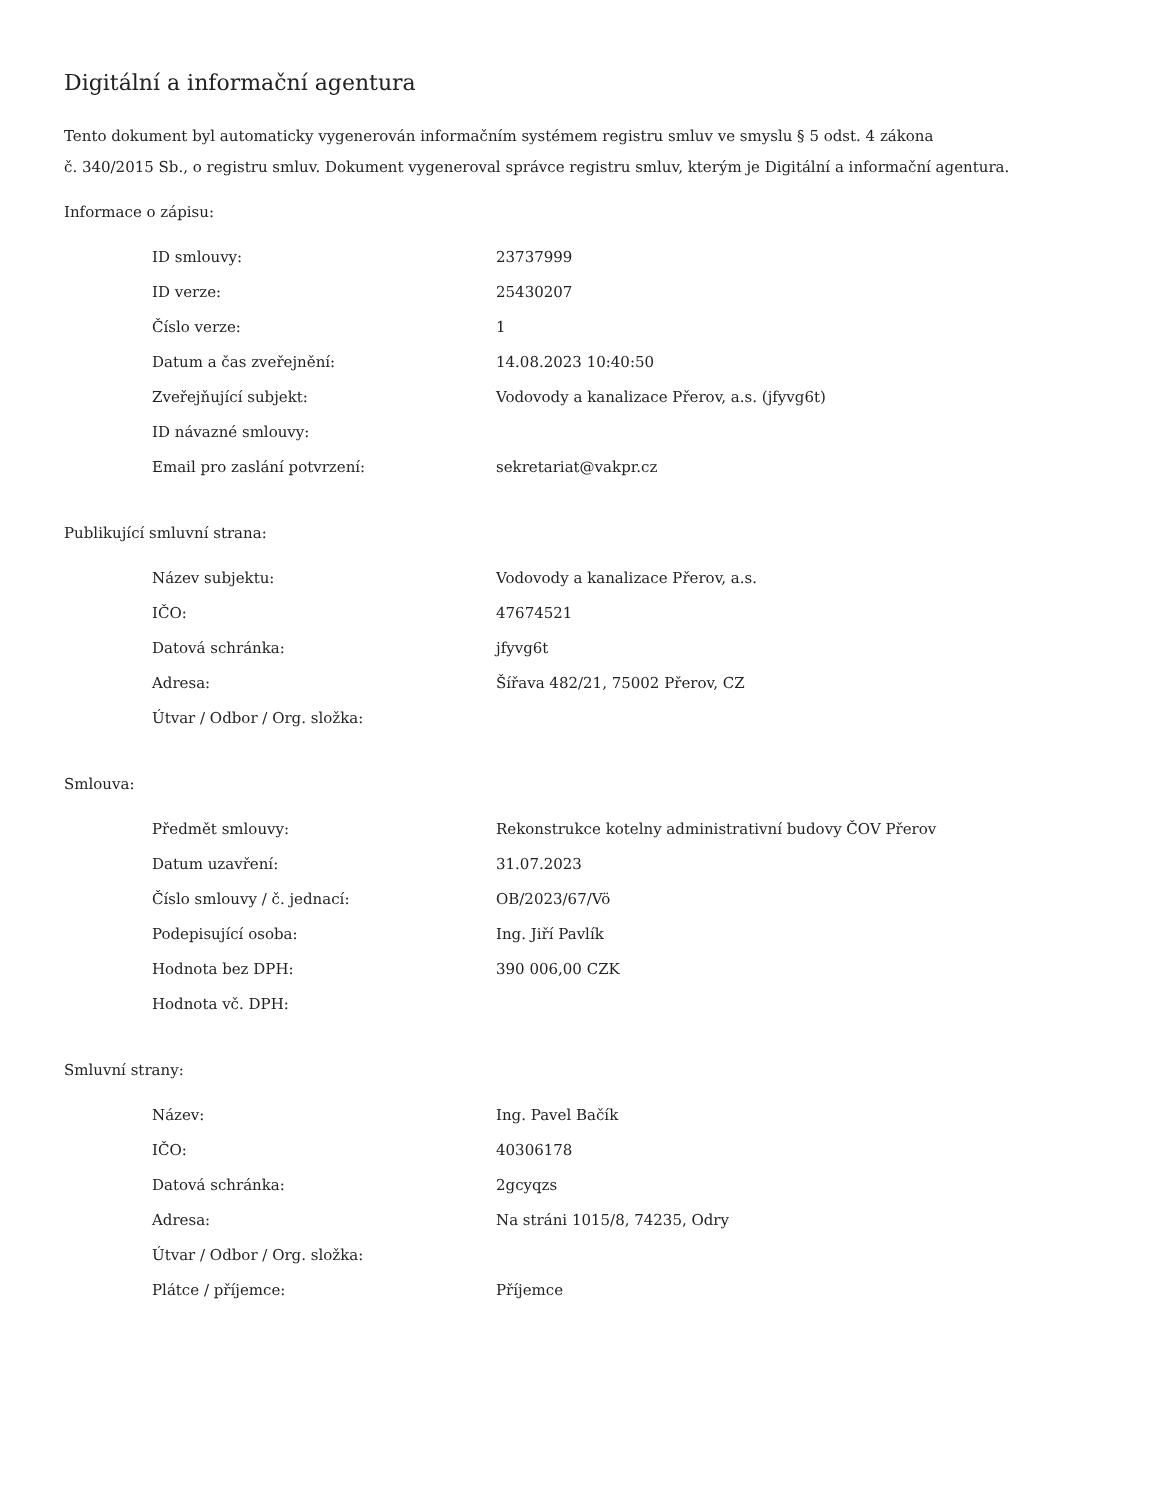Digitální a informační agentura
Tento dokument byl automaticky vygenerován informačním systémem registru smluv ve smyslu § 5 odst. 4 zákona
č. 340/2015 Sb., o registru smluv. Dokument vygeneroval správce registru smluv, kterým je Digitální a informační agentura.
Informace o zápisu:
| ID smlouvy: | 23737999 |
| ID verze: | 25430207 |
| Číslo verze: | 1 |
| Datum a čas zveřejnění: | 14.08.2023 10:40:50 |
| Zveřejňující subjekt: | Vodovody a kanalizace Přerov, a.s. (jfyvg6t) |
| ID návazné smlouvy: | |
| Email pro zaslání potvrzení: | sekretariat@vakpr.cz |
Publikující smluvní strana:
| Název subjektu: | Vodovody a kanalizace Přerov, a.s. |
| IČO: | 47674521 |
| Datová schránka: | jfyvg6t |
| Adresa: | Šířava 482/21, 75002 Přerov, CZ |
| Útvar / Odbor / Org. složka: | |
Smlouva:
| Předmět smlouvy: | Rekonstrukce kotelny administrativní budovy ČOV Přerov |
| Datum uzavření: | 31.07.2023 |
| Číslo smlouvy / č. jednací: | OB/2023/67/Vö |
| Podepisující osoba: | Ing. Jiří Pavlík |
| Hodnota bez DPH: | 390 006,00 CZK |
| Hodnota vč. DPH: | |
Smluvní strany:
| Název: | Ing. Pavel Bačík |
| IČO: | 40306178 |
| Datová schránka: | 2gcyqzs |
| Adresa: | Na stráni 1015/8, 74235, Odry |
| Útvar / Odbor / Org. složka: | |
| Plátce / příjemce: | Příjemce |